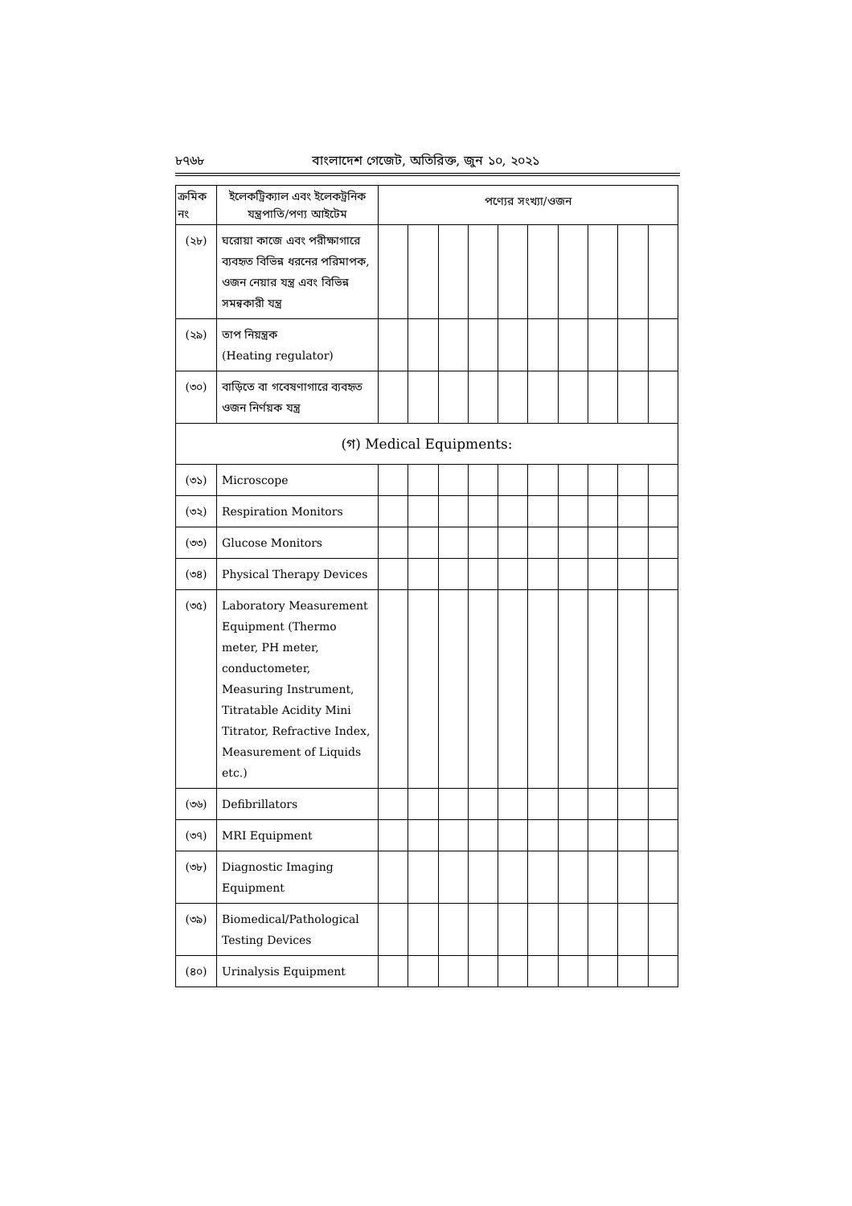৮৭৬৮ বাংলাদেশ গেজেট, অতিরিক্ত, জুন ১০, ২০২১
| ক্রমিক নং | ইলেকট্রিক্যাল এবং ইলেকট্রনিক যন্ত্রপাতি/পণ্য আইটেম | পণ্যের সংখ্যা/ওজন | | | | | | | | | |
| --- | --- | --- | --- | --- | --- | --- | --- | --- | --- | --- | --- |
| (২৮) | ঘরোয়া কাজে এবং পরীক্ষাগারে ব্যবহৃত বিভিন্ন ধরনের পরিমাপক, ওজন নেয়ার যন্ত্র এবং বিভিন্ন সমন্বকারী যন্ত্র | | | | | | | | | | |
| (২৯) | তাপ নিয়ন্ত্রক (Heating regulator) | | | | | | | | | | |
| (৩০) | বাড়িতে বা গবেষণাগারে ব্যবহৃত ওজন নির্ণয়ক যন্ত্র | | | | | | | | | | |
| (গ) Medical Equipments: | | | | | | | | | | | |
| (৩১) | Microscope | | | | | | | | | | |
| (৩২) | Respiration Monitors | | | | | | | | | | |
| (৩৩) | Glucose Monitors | | | | | | | | | | |
| (৩৪) | Physical Therapy Devices | | | | | | | | | | |
| (৩৫) | Laboratory Measurement Equipment (Thermo meter, PH meter, conductometer, Measuring Instrument, Titratable Acidity Mini Titrator, Refractive Index, Measurement of Liquids etc.) | | | | | | | | | | |
| (৩৬) | Defibrillators | | | | | | | | | | |
| (৩৭) | MRI Equipment | | | | | | | | | | |
| (৩৮) | Diagnostic Imaging Equipment | | | | | | | | | | |
| (৩৯) | Biomedical/Pathological Testing Devices | | | | | | | | | | |
| (৪০) | Urinalysis Equipment | | | | | | | | | | |